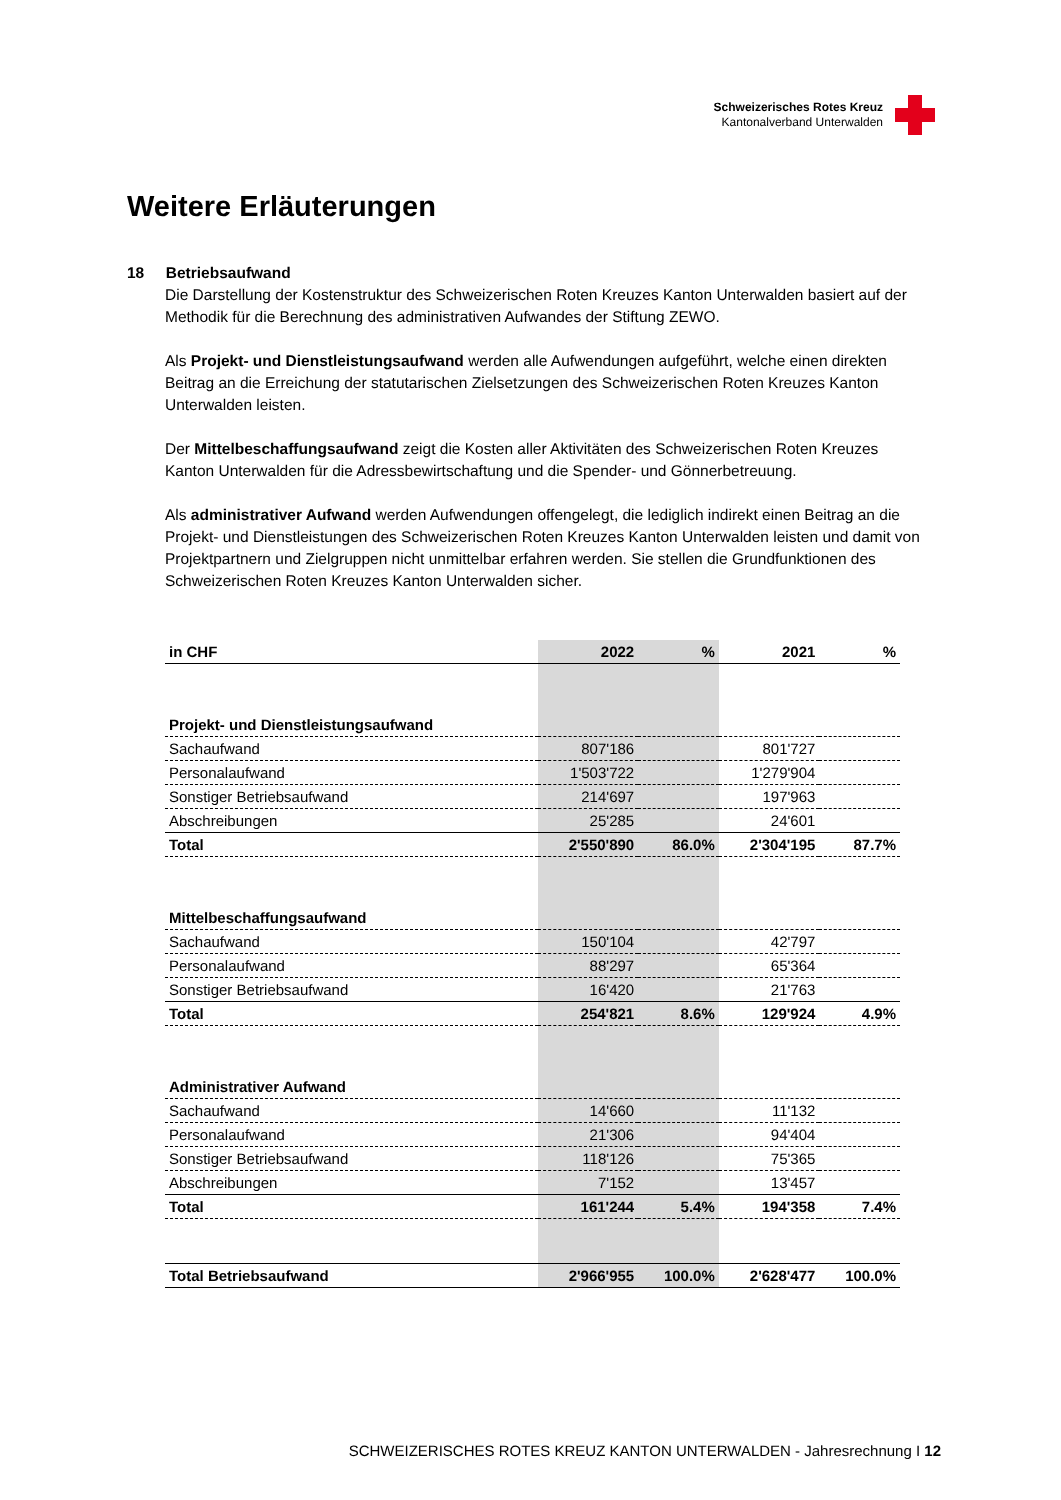Schweizerisches Rotes Kreuz
Kantonalverband Unterwalden
Weitere Erläuterungen
18 Betriebsaufwand
Die Darstellung der Kostenstruktur des Schweizerischen Roten Kreuzes Kanton Unterwalden basiert auf der Methodik für die Berechnung des administrativen Aufwandes der Stiftung ZEWO.
Als Projekt- und Dienstleistungsaufwand werden alle Aufwendungen aufgeführt, welche einen direkten Beitrag an die Erreichung der statutarischen Zielsetzungen des Schweizerischen Roten Kreuzes Kanton Unterwalden leisten.
Der Mittelbeschaffungsaufwand zeigt die Kosten aller Aktivitäten des Schweizerischen Roten Kreuzes Kanton Unterwalden für die Adressbewirtschaftung und die Spender- und Gönnerbetreuung.
Als administrativer Aufwand werden Aufwendungen offengelegt, die lediglich indirekt einen Beitrag an die Projekt- und Dienstleistungen des Schweizerischen Roten Kreuzes Kanton Unterwalden leisten und damit von Projektpartnern und Zielgruppen nicht unmittelbar erfahren werden. Sie stellen die Grundfunktionen des Schweizerischen Roten Kreuzes Kanton Unterwalden sicher.
| in CHF | 2022 | % | 2021 | % |
| --- | --- | --- | --- | --- |
| Projekt- und Dienstleistungsaufwand | | | | |
| Sachaufwand | 807'186 | | 801'727 | |
| Personalaufwand | 1'503'722 | | 1'279'904 | |
| Sonstiger Betriebsaufwand | 214'697 | | 197'963 | |
| Abschreibungen | 25'285 | | 24'601 | |
| Total | 2'550'890 | 86.0% | 2'304'195 | 87.7% |
| Mittelbeschaffungsaufwand | | | | |
| Sachaufwand | 150'104 | | 42'797 | |
| Personalaufwand | 88'297 | | 65'364 | |
| Sonstiger Betriebsaufwand | 16'420 | | 21'763 | |
| Total | 254'821 | 8.6% | 129'924 | 4.9% |
| Administrativer Aufwand | | | | |
| Sachaufwand | 14'660 | | 11'132 | |
| Personalaufwand | 21'306 | | 94'404 | |
| Sonstiger Betriebsaufwand | 118'126 | | 75'365 | |
| Abschreibungen | 7'152 | | 13'457 | |
| Total | 161'244 | 5.4% | 194'358 | 7.4% |
| Total Betriebsaufwand | 2'966'955 | 100.0% | 2'628'477 | 100.0% |
SCHWEIZERISCHES ROTES KREUZ KANTON UNTERWALDEN - Jahresrechnung I 12